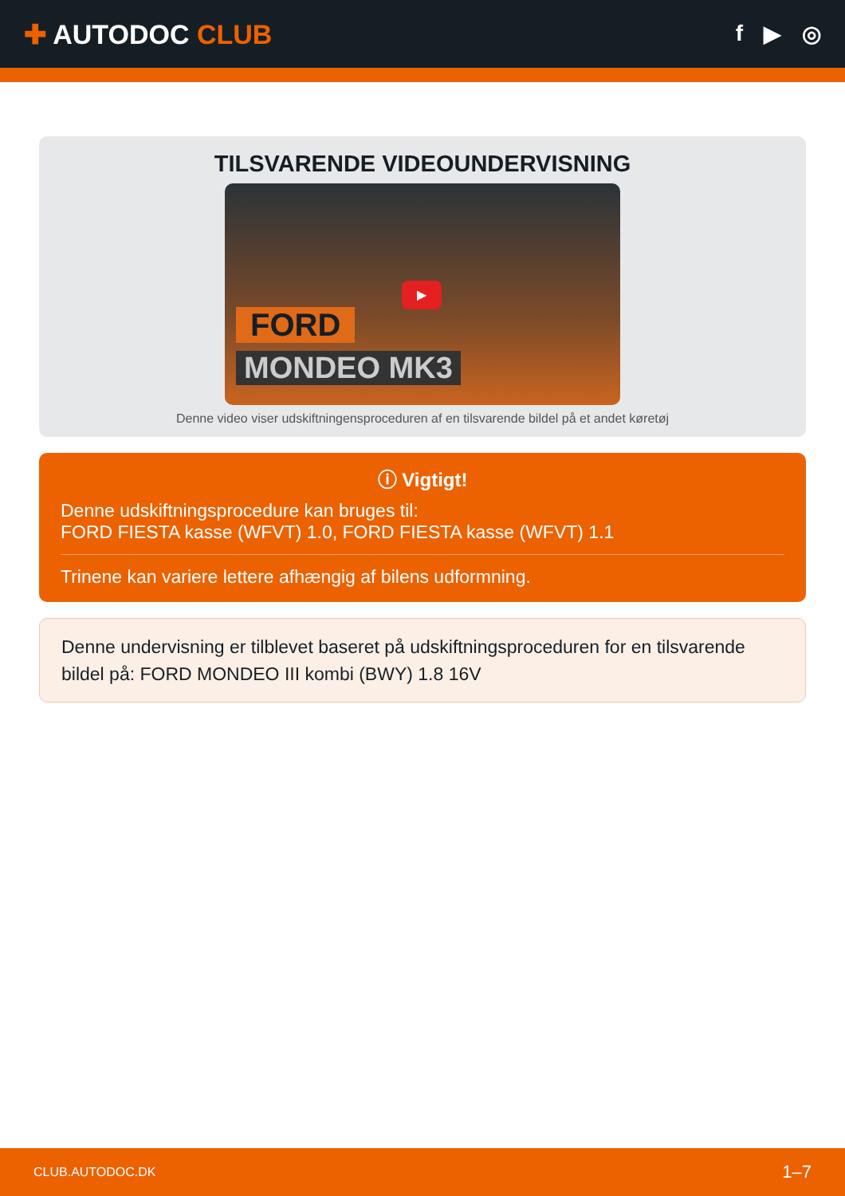✚ AUTODOC CLUB
f ▶ ◎
TILSVARENDE VIDEOUNDERVISNING
▶
FORD
MONDEO MK3
Denne video viser udskiftningensproceduren af en tilsvarende bildel på et andet køretøj
ⓘ Vigtigt!
Denne udskiftningsprocedure kan bruges til:
FORD FIESTA kasse (WFVT) 1.0, FORD FIESTA kasse (WFVT) 1.1
Trinene kan variere lettere afhængig af bilens udformning.
Denne undervisning er tilblevet baseret på udskiftningsproceduren for en tilsvarende bildel på: FORD MONDEO III kombi (BWY) 1.8 16V
CLUB.AUTODOC.DK 1–7